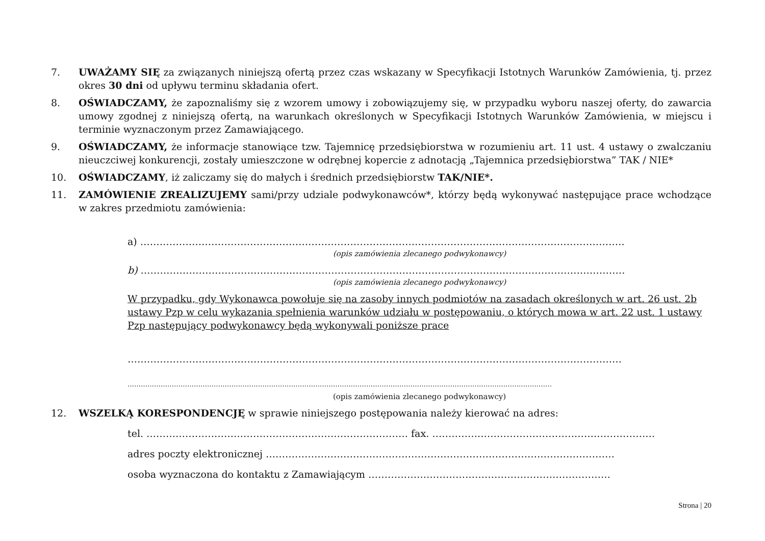7. UWAŻAMY SIĘ za związanych niniejszą ofertą przez czas wskazany w Specyfikacji Istotnych Warunków Zamówienia, tj. przez okres 30 dni od upływu terminu składania ofert.
8. OŚWIADCZAMY, że zapoznaliśmy się z wzorem umowy i zobowiązujemy się, w przypadku wyboru naszej oferty, do zawarcia umowy zgodnej z niniejszą ofertą, na warunkach określonych w Specyfikacji Istotnych Warunków Zamówienia, w miejscu i terminie wyznaczonym przez Zamawiającego.
9. OŚWIADCZAMY, że informacje stanowiące tzw. Tajemnicę przedsiębiorstwa w rozumieniu art. 11 ust. 4 ustawy o zwalczaniu nieuczciwej konkurencji, zostały umieszczone w odrębnej kopercie z adnotacją „Tajemnica przedsiębiorstwa” TAK / NIE*
10. OŚWIADCZAMY, iż zaliczamy się do małych i średnich przedsiębiorstw TAK/NIE*.
11. ZAMÓWIENIE ZREALIZUJEMY sami/przy udziale podwykonawców*, którzy będą wykonywać następujące prace wchodzące w zakres przedmiotu zamówienia:
a) ……………………………………………………………………………………………………………………………………
(opis zamówienia zlecanego podwykonawcy)
b) ……………………………………………………………………………………………………………………………………
(opis zamówienia zlecanego podwykonawcy)
W przypadku, gdy Wykonawca powołuje się na zasoby innych podmiotów na zasadach określonych w art. 26 ust. 2b ustawy Pzp w celu wykazania spełnienia warunków udziału w postępowaniu, o których mowa w art. 22 ust. 1 ustawy Pzp następujący podwykonawcy będą wykonywali poniższe prace
………………………………………………………………………………………………………………………………………
…………………………………………………………………………………………………………………………………………………………………………
(opis zamówienia zlecanego podwykonawcy)
12. WSZELKĄ KORESPONDENCJĘ w sprawie niniejszego postępowania należy kierować na adres:
tel. ……………………………………………………………………… fax. ……………………………………………………………
adres poczty elektronicznej ………………………………………………………………………………………………
osoba wyznaczona do kontaktu z Zamawiającym …………………………………………………………………
Strona | 20